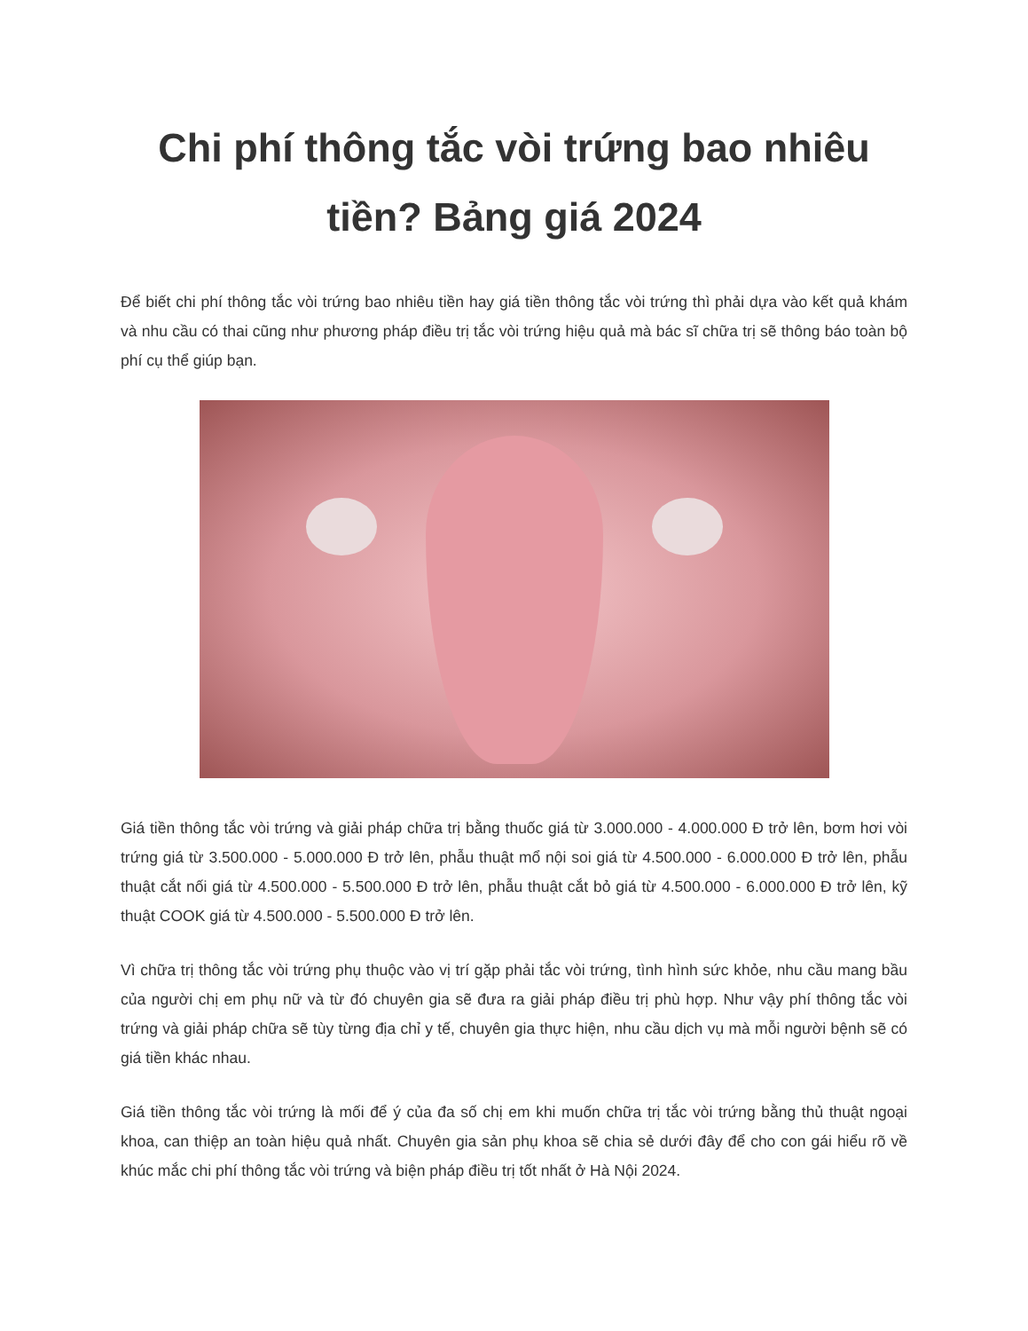Chi phí thông tắc vòi trứng bao nhiêu tiền? Bảng giá 2024
Để biết chi phí thông tắc vòi trứng bao nhiêu tiền hay giá tiền thông tắc vòi trứng thì phải dựa vào kết quả khám và nhu cầu có thai cũng như phương pháp điều trị tắc vòi trứng hiệu quả mà bác sĩ chữa trị sẽ thông báo toàn bộ phí cụ thể giúp bạn.
Giá tiền thông tắc vòi trứng và giải pháp chữa trị bằng thuốc giá từ 3.000.000 - 4.000.000 Đ trở lên, bơm hơi vòi trứng giá từ 3.500.000 - 5.000.000 Đ trở lên, phẫu thuật mổ nội soi giá từ 4.500.000 - 6.000.000 Đ trở lên, phẫu thuật cắt nối giá từ 4.500.000 - 5.500.000 Đ trở lên, phẫu thuật cắt bỏ giá từ 4.500.000 - 6.000.000 Đ trở lên, kỹ thuật COOK giá từ 4.500.000 - 5.500.000 Đ trở lên.
Vì chữa trị thông tắc vòi trứng phụ thuộc vào vị trí gặp phải tắc vòi trứng, tình hình sức khỏe, nhu cầu mang bầu của người chị em phụ nữ và từ đó chuyên gia sẽ đưa ra giải pháp điều trị phù hợp. Như vậy phí thông tắc vòi trứng và giải pháp chữa sẽ tùy từng địa chỉ y tế, chuyên gia thực hiện, nhu cầu dịch vụ mà mỗi người bệnh sẽ có giá tiền khác nhau.
Giá tiền thông tắc vòi trứng là mối để ý của đa số chị em khi muốn chữa trị tắc vòi trứng bằng thủ thuật ngoại khoa, can thiệp an toàn hiệu quả nhất. Chuyên gia sản phụ khoa sẽ chia sẻ dưới đây để cho con gái hiểu rõ về khúc mắc chi phí thông tắc vòi trứng và biện pháp điều trị tốt nhất ở Hà Nội 2024.